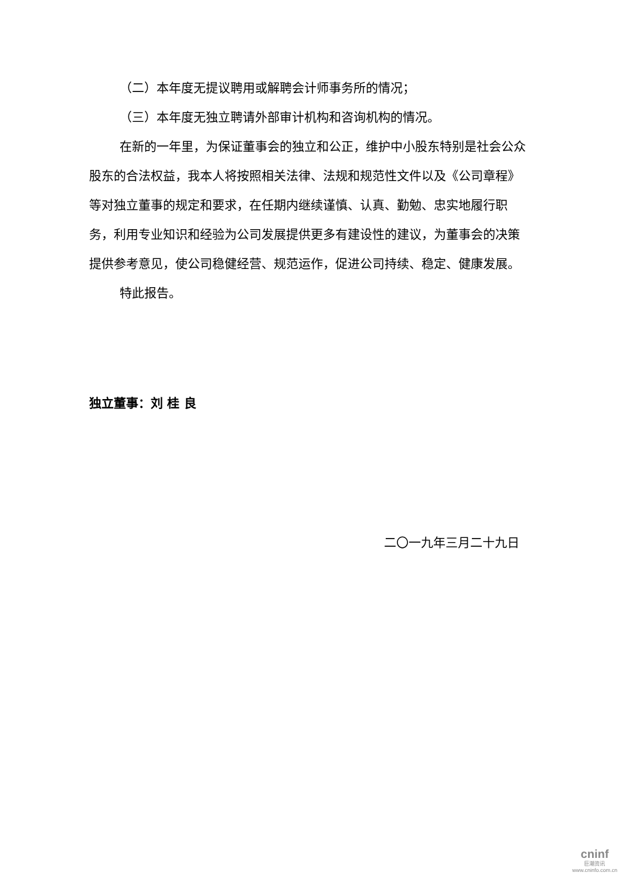（二）本年度无提议聘用或解聘会计师事务所的情况；
（三）本年度无独立聘请外部审计机构和咨询机构的情况。
在新的一年里，为保证董事会的独立和公正，维护中小股东特别是社会公众股东的合法权益，我本人将按照相关法律、法规和规范性文件以及《公司章程》等对独立董事的规定和要求，在任期内继续谨慎、认真、勤勉、忠实地履行职务，利用专业知识和经验为公司发展提供更多有建设性的建议，为董事会的决策提供参考意见，使公司稳健经营、规范运作，促进公司持续、稳定、健康发展。
特此报告。
独立董事：刘 桂 良
二〇一九年三月二十九日
cninf
巨潮资讯
www.cninfo.com.cn